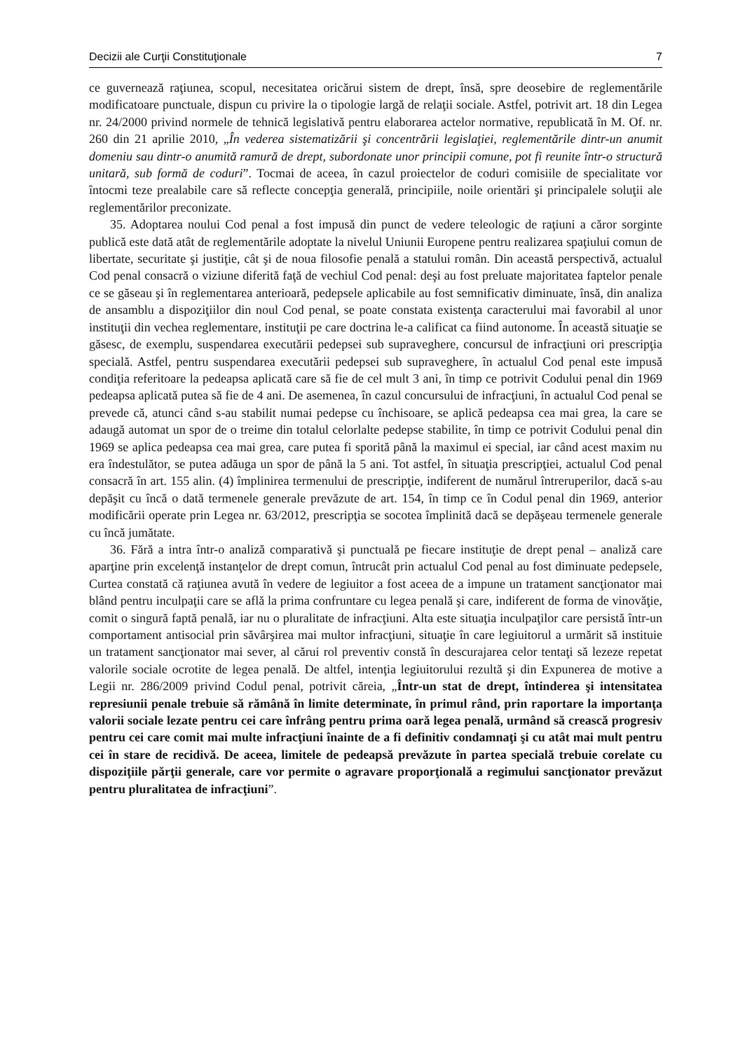Decizii ale Curţii Constituţionale 7
ce guvernează raţiunea, scopul, necesitatea oricărui sistem de drept, însă, spre deosebire de reglementările modificatoare punctuale, dispun cu privire la o tipologie largă de relaţii sociale. Astfel, potrivit art. 18 din Legea nr. 24/2000 privind normele de tehnică legislativă pentru elaborarea actelor normative, republicată în M. Of. nr. 260 din 21 aprilie 2010, „În vederea sistematizării şi concentrării legislaţiei, reglementările dintr-un anumit domeniu sau dintr-o anumită ramură de drept, subordonate unor principii comune, pot fi reunite într-o structură unitară, sub formă de coduri”. Tocmai de aceea, în cazul proiectelor de coduri comisiile de specialitate vor întocmi teze prealabile care să reflecte concepţia generală, principiile, noile orientări şi principalele soluţii ale reglementărilor preconizate.
35. Adoptarea noului Cod penal a fost impusă din punct de vedere teleologic de raţiuni a căror sorginte publică este dată atât de reglementările adoptate la nivelul Uniunii Europene pentru realizarea spaţiului comun de libertate, securitate şi justiţie, cât şi de noua filosofie penală a statului român. Din această perspectivă, actualul Cod penal consacră o viziune diferită faţă de vechiul Cod penal: deşi au fost preluate majoritatea faptelor penale ce se găseau şi în reglementarea anterioară, pedepsele aplicabile au fost semnificativ diminuate, însă, din analiza de ansamblu a dispoziţiilor din noul Cod penal, se poate constata existenţa caracterului mai favorabil al unor instituţii din vechea reglementare, instituţii pe care doctrina le-a calificat ca fiind autonome. În această situaţie se găsesc, de exemplu, suspendarea executării pedepsei sub supraveghere, concursul de infracţiuni ori prescripţia specială. Astfel, pentru suspendarea executării pedepsei sub supraveghere, în actualul Cod penal este impusă condiţia referitoare la pedeapsa aplicată care să fie de cel mult 3 ani, în timp ce potrivit Codului penal din 1969 pedeapsa aplicată putea să fie de 4 ani. De asemenea, în cazul concursului de infracţiuni, în actualul Cod penal se prevede că, atunci când s-au stabilit numai pedepse cu închisoare, se aplică pedeapsa cea mai grea, la care se adaugă automat un spor de o treime din totalul celorlalte pedepse stabilite, în timp ce potrivit Codului penal din 1969 se aplica pedeapsa cea mai grea, care putea fi sporită până la maximul ei special, iar când acest maxim nu era îndestulător, se putea adăuga un spor de până la 5 ani. Tot astfel, în situaţia prescripţiei, actualul Cod penal consacră în art. 155 alin. (4) împlinirea termenului de prescripţie, indiferent de numărul întreruperilor, dacă s-au depăşit cu încă o dată termenele generale prevăzute de art. 154, în timp ce în Codul penal din 1969, anterior modificării operate prin Legea nr. 63/2012, prescripţia se socotea împlinită dacă se depăşeau termenele generale cu încă jumătate.
36. Fără a intra într-o analiză comparativă şi punctuală pe fiecare instituţie de drept penal – analiză care aparţine prin excelenţă instanţelor de drept comun, întrucât prin actualul Cod penal au fost diminuate pedepsele, Curtea constată că raţiunea avută în vedere de legiuitor a fost aceea de a impune un tratament sancţionator mai blând pentru inculpaţii care se află la prima confruntare cu legea penală şi care, indiferent de forma de vinovăţie, comit o singură faptă penală, iar nu o pluralitate de infracţiuni. Alta este situaţia inculpaţilor care persistă într-un comportament antisocial prin săvârşirea mai multor infracţiuni, situaţie în care legiuitorul a urmărit să instituie un tratament sancţionator mai sever, al cărui rol preventiv constă în descurajarea celor tentaţi să lezeze repetat valorile sociale ocrotite de legea penală. De altfel, intenţia legiuitorului rezultă şi din Expunerea de motive a Legii nr. 286/2009 privind Codul penal, potrivit căreia, „Într-un stat de drept, întinderea şi intensitatea represiunii penale trebuie să rămână în limite determinate, în primul rând, prin raportare la importanţa valorii sociale lezate pentru cei care înfrâng pentru prima oară legea penală, urmând să crească progresiv pentru cei care comit mai multe infracţiuni înainte de a fi definitiv condamnaţi şi cu atât mai mult pentru cei în stare de recidivă. De aceea, limitele de pedeapsă prevăzute în partea specială trebuie corelate cu dispoziţiile părţii generale, care vor permite o agravare proporţională a regimului sancţionator prevăzut pentru pluralitatea de infracţiuni”.